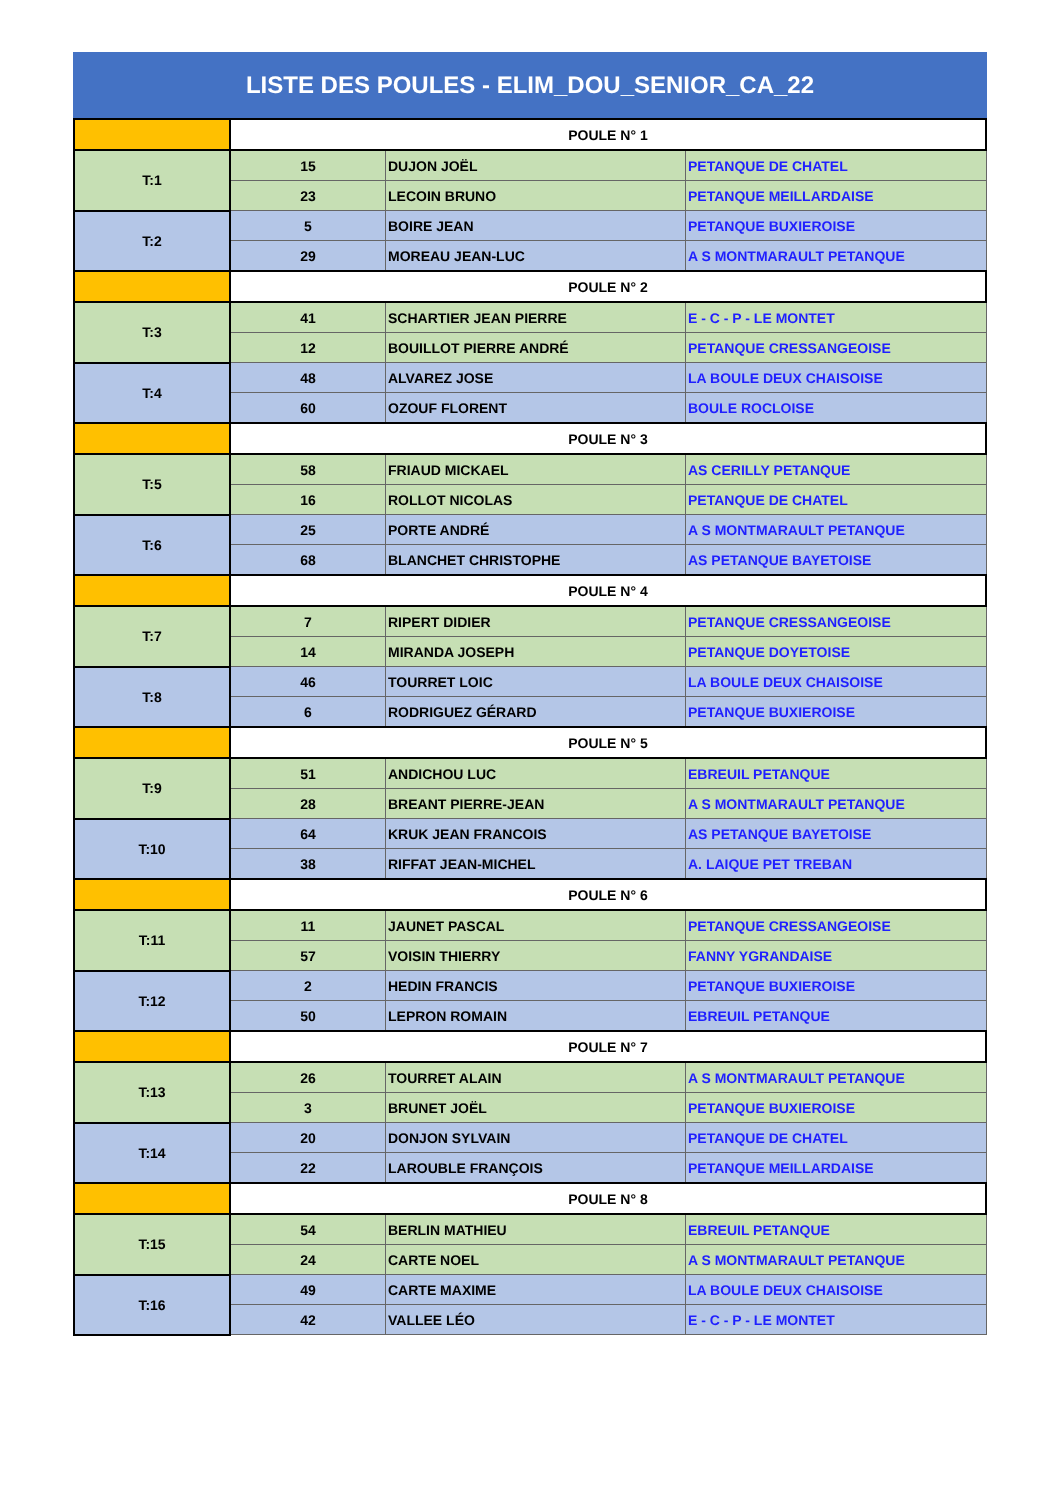LISTE DES POULES - ELIM_DOU_SENIOR_CA_22
| | POULE N° 1 | | |
| T:1 | 15 | DUJON JOËL | PETANQUE DE CHATEL |
| | 23 | LECOIN BRUNO | PETANQUE MEILLARDAISE |
| T:2 | 5 | BOIRE JEAN | PETANQUE BUXIEROISE |
| | 29 | MOREAU JEAN-LUC | A S MONTMARAULT PETANQUE |
| | POULE N° 2 | | |
| T:3 | 41 | SCHARTIER JEAN PIERRE | E - C - P - LE MONTET |
| | 12 | BOUILLOT PIERRE ANDRÉ | PETANQUE CRESSANGEOISE |
| T:4 | 48 | ALVAREZ JOSE | LA BOULE DEUX CHAISOISE |
| | 60 | OZOUF FLORENT | BOULE ROCLOISE |
| | POULE N° 3 | | |
| T:5 | 58 | FRIAUD MICKAEL | AS CERILLY PETANQUE |
| | 16 | ROLLOT NICOLAS | PETANQUE DE CHATEL |
| T:6 | 25 | PORTE ANDRÉ | A S MONTMARAULT PETANQUE |
| | 68 | BLANCHET CHRISTOPHE | AS PETANQUE BAYETOISE |
| | POULE N° 4 | | |
| T:7 | 7 | RIPERT DIDIER | PETANQUE CRESSANGEOISE |
| | 14 | MIRANDA JOSEPH | PETANQUE DOYETOISE |
| T:8 | 46 | TOURRET LOIC | LA BOULE DEUX CHAISOISE |
| | 6 | RODRIGUEZ GÉRARD | PETANQUE BUXIEROISE |
| | POULE N° 5 | | |
| T:9 | 51 | ANDICHOU LUC | EBREUIL PETANQUE |
| | 28 | BREANT PIERRE-JEAN | A S MONTMARAULT PETANQUE |
| T:10 | 64 | KRUK JEAN FRANCOIS | AS PETANQUE BAYETOISE |
| | 38 | RIFFAT JEAN-MICHEL | A. LAIQUE PET TREBAN |
| | POULE N° 6 | | |
| T:11 | 11 | JAUNET PASCAL | PETANQUE CRESSANGEOISE |
| | 57 | VOISIN THIERRY | FANNY YGRANDAISE |
| T:12 | 2 | HEDIN FRANCIS | PETANQUE BUXIEROISE |
| | 50 | LEPRON ROMAIN | EBREUIL PETANQUE |
| | POULE N° 7 | | |
| T:13 | 26 | TOURRET ALAIN | A S MONTMARAULT PETANQUE |
| | 3 | BRUNET JOËL | PETANQUE BUXIEROISE |
| T:14 | 20 | DONJON SYLVAIN | PETANQUE DE CHATEL |
| | 22 | LAROUBLE FRANÇOIS | PETANQUE MEILLARDAISE |
| | POULE N° 8 | | |
| T:15 | 54 | BERLIN MATHIEU | EBREUIL PETANQUE |
| | 24 | CARTE NOEL | A S MONTMARAULT PETANQUE |
| T:16 | 49 | CARTE MAXIME | LA BOULE DEUX CHAISOISE |
| | 42 | VALLEE LÉO | E - C - P - LE MONTET |